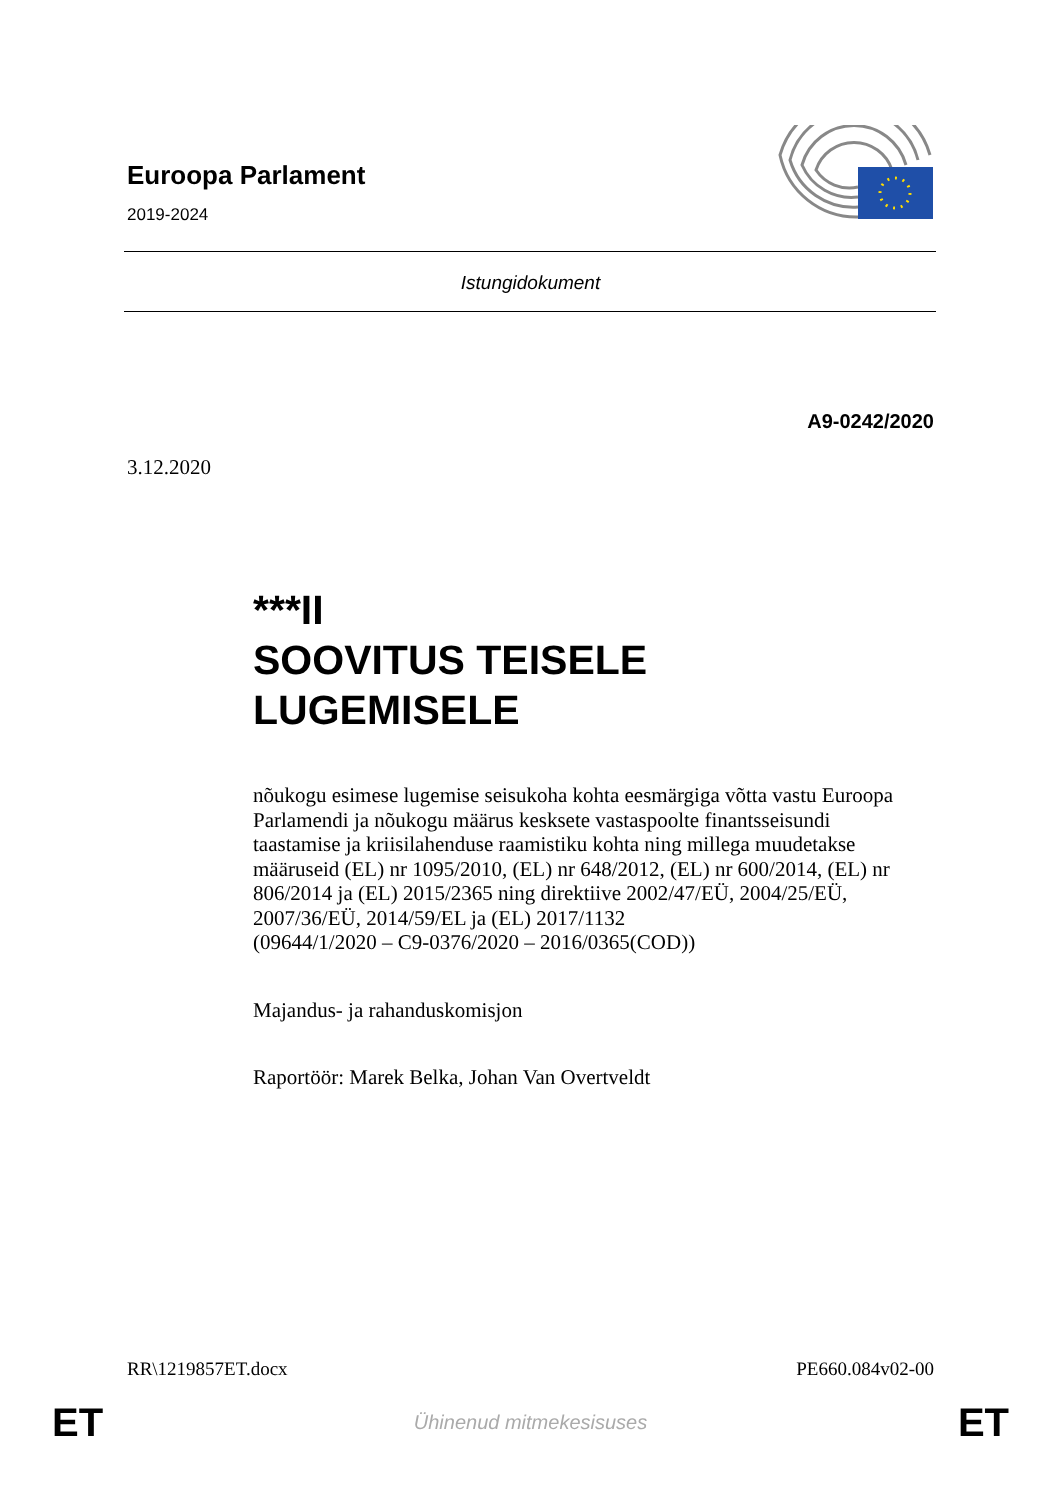Euroopa Parlament
2019-2024
Istungidokument
A9-0242/2020
3.12.2020
***II
SOOVITUS TEISELE LUGEMISELE
nõukogu esimese lugemise seisukoha kohta eesmärgiga võtta vastu Euroopa Parlamendi ja nõukogu määrus kesksete vastaspoolte finantsseisundi taastamise ja kriisilahenduse raamistiku kohta ning millega muudetakse määruseid (EL) nr 1095/2010, (EL) nr 648/2012, (EL) nr 600/2014, (EL) nr 806/2014 ja (EL) 2015/2365 ning direktiive 2002/47/EÜ, 2004/25/EÜ, 2007/36/EÜ, 2014/59/EL ja (EL) 2017/1132
(09644/1/2020 – C9-0376/2020 – 2016/0365(COD))
Majandus- ja rahanduskomisjon
Raportöör: Marek Belka, Johan Van Overtveldt
RR\1219857ET.docx PE660.084v02-00
ET Ühinenud mitmekesisuses ET